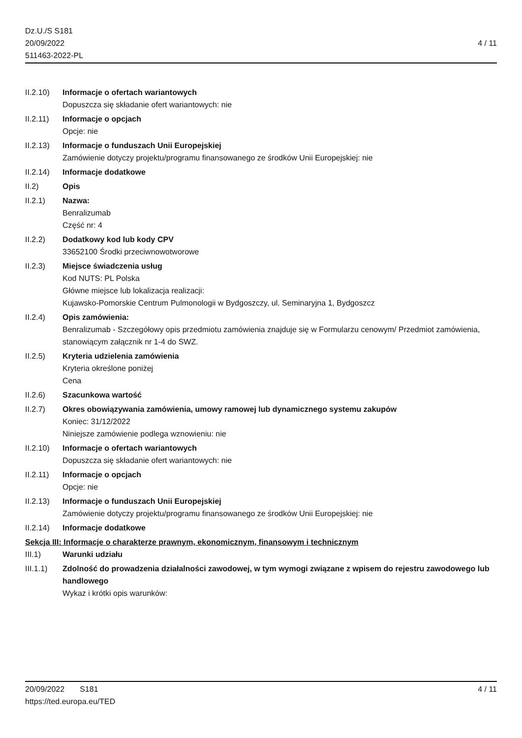Dz.U./S S181
20/09/2022
511463-2022-PL
4 / 11
II.2.10)
Informacje o ofertach wariantowych
Dopuszcza się składanie ofert wariantowych: nie
II.2.11)
Informacje o opcjach
Opcje: nie
II.2.13)
Informacje o funduszach Unii Europejskiej
Zamówienie dotyczy projektu/programu finansowanego ze środków Unii Europejskiej: nie
II.2.14)
Informacje dodatkowe
II.2) Opis
II.2.1) Nazwa:
Benralizumab
Część nr: 4
II.2.2) Dodatkowy kod lub kody CPV
33652100 Środki przeciwnowotworowe
II.2.3) Miejsce świadczenia usług
Kod NUTS: PL Polska
Główne miejsce lub lokalizacja realizacji:
Kujawsko-Pomorskie Centrum Pulmonologii w Bydgoszczy, ul. Seminaryjna 1, Bydgoszcz
II.2.4) Opis zamówienia:
Benralizumab - Szczegółowy opis przedmiotu zamówienia znajduje się w Formularzu cenowym/ Przedmiot zamówienia, stanowiącym załącznik nr 1-4 do SWZ.
II.2.5) Kryteria udzielenia zamówienia
Kryteria określone poniżej
Cena
II.2.6) Szacunkowa wartość
II.2.7) Okres obowiązywania zamówienia, umowy ramowej lub dynamicznego systemu zakupów
Koniec: 31/12/2022
Niniejsze zamówienie podlega wznowieniu: nie
II.2.10)
Informacje o ofertach wariantowych
Dopuszcza się składanie ofert wariantowych: nie
II.2.11)
Informacje o opcjach
Opcje: nie
II.2.13)
Informacje o funduszach Unii Europejskiej
Zamówienie dotyczy projektu/programu finansowanego ze środków Unii Europejskiej: nie
II.2.14)
Informacje dodatkowe
Sekcja III: Informacje o charakterze prawnym, ekonomicznym, finansowym i technicznym
III.1) Warunki udziału
III.1.1)
Zdolność do prowadzenia działalności zawodowej, w tym wymogi związane z wpisem do rejestru zawodowego lub handlowego
Wykaz i krótki opis warunków:
20/09/2022 S181
https://ted.europa.eu/TED
4 / 11